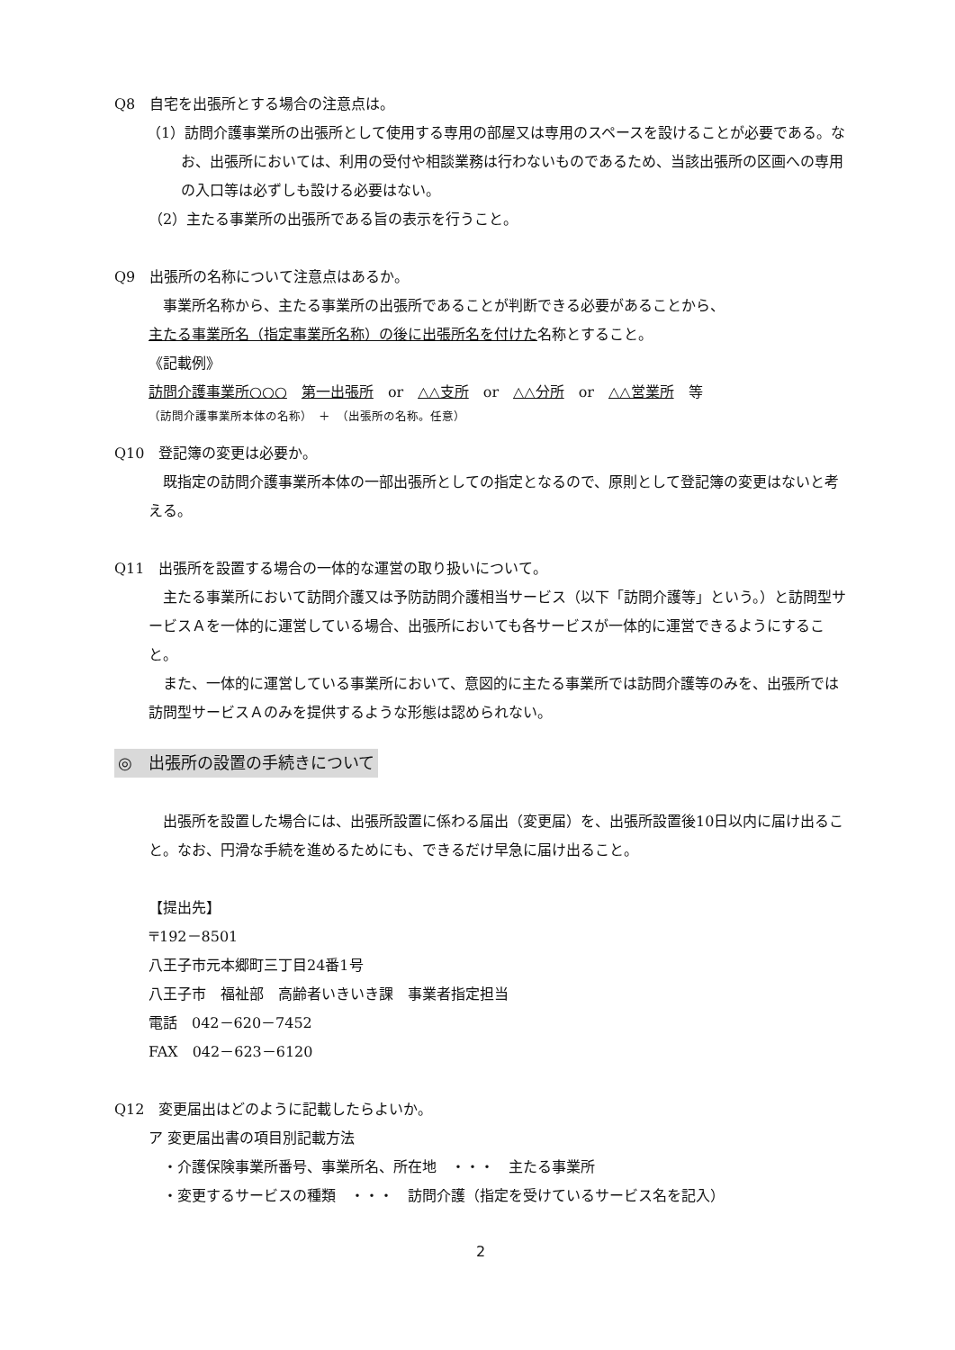Q8　自宅を出張所とする場合の注意点は。
（1）訪問介護事業所の出張所として使用する専用の部屋又は専用のスペースを設けることが必要である。なお、出張所においては、利用の受付や相談業務は行わないものであるため、当該出張所の区画への専用の入口等は必ずしも設ける必要はない。
（2）主たる事業所の出張所である旨の表示を行うこと。
Q9　出張所の名称について注意点はあるか。
　事業所名称から、主たる事業所の出張所であることが判断できる必要があることから、
主たる事業所名（指定事業所名称）の後に出張所名を付けた名称とすること。
《記載例》
訪問介護事業所○○○　第一出張所　or　△△支所　or　△△分所　or　△△営業所　等
（訪問介護事業所本体の名称）　＋　（出張所の名称。任意）
Q10　登記簿の変更は必要か。
　既指定の訪問介護事業所本体の一部出張所としての指定となるので、原則として登記簿の変更はないと考える。
Q11　出張所を設置する場合の一体的な運営の取り扱いについて。
　主たる事業所において訪問介護又は予防訪問介護相当サービス（以下「訪問介護等」という。）と訪問型サービスＡを一体的に運営している場合、出張所においても各サービスが一体的に運営できるようにすること。
　また、一体的に運営している事業所において、意図的に主たる事業所では訪問介護等のみを、出張所では訪問型サービスＡのみを提供するような形態は認められない。
◎　出張所の設置の手続きについて
　出張所を設置した場合には、出張所設置に係わる届出（変更届）を、出張所設置後10日以内に届け出ること。なお、円滑な手続を進めるためにも、できるだけ早急に届け出ること。
【提出先】
〒192－8501
八王子市元本郷町三丁目24番1号
八王子市　福祉部　高齢者いきいき課　事業者指定担当
電話　042－620－7452
FAX　042－623－6120
Q12　変更届出はどのように記載したらよいか。
ア 変更届出書の項目別記載方法
　・介護保険事業所番号、事業所名、所在地　・・・　主たる事業所
　・変更するサービスの種類　・・・　訪問介護（指定を受けているサービス名を記入）
2